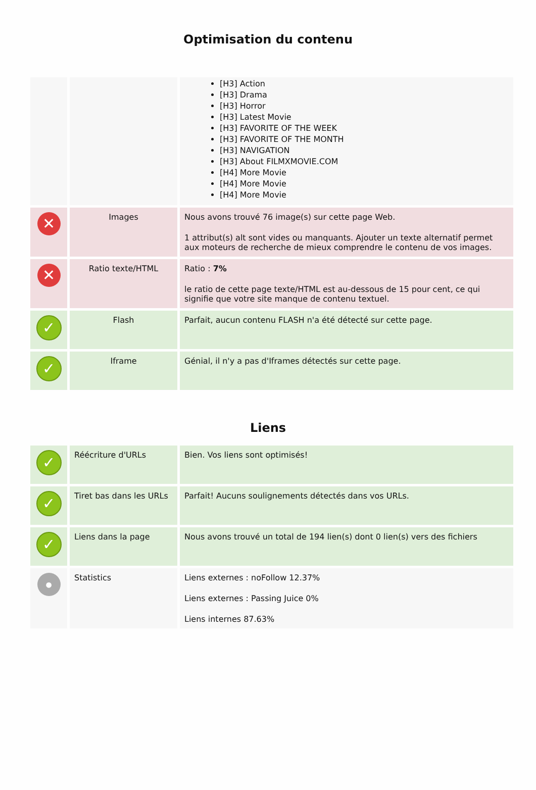Optimisation du contenu
| | | [H3] Action [H3] Drama [H3] Horror [H3] Latest Movie [H3] FAVORITE OF THE WEEK [H3] FAVORITE OF THE MONTH [H3] NAVIGATION [H3] About FILMXMOVIE.COM [H4] More Movie [H4] More Movie [H4] More Movie |
| ✕ | Images | Nous avons trouvé 76 image(s) sur cette page Web. 1 attribut(s) alt sont vides ou manquants. Ajouter un texte alternatif permet aux moteurs de recherche de mieux comprendre le contenu de vos images. |
| ✕ | Ratio texte/HTML | Ratio : 7% le ratio de cette page texte/HTML est au-dessous de 15 pour cent, ce qui signifie que votre site manque de contenu textuel. |
| ✓ | Flash | Parfait, aucun contenu FLASH n'a été détecté sur cette page. |
| ✓ | Iframe | Génial, il n'y a pas d'Iframes détectés sur cette page. |
Liens
| ✓ | Réécriture d'URLs | Bien. Vos liens sont optimisés! |
| ✓ | Tiret bas dans les URLs | Parfait! Aucuns soulignements détectés dans vos URLs. |
| ✓ | Liens dans la page | Nous avons trouvé un total de 194 lien(s) dont 0 lien(s) vers des fichiers |
| ● | Statistics | Liens externes : noFollow 12.37% Liens externes : Passing Juice 0% Liens internes 87.63% |